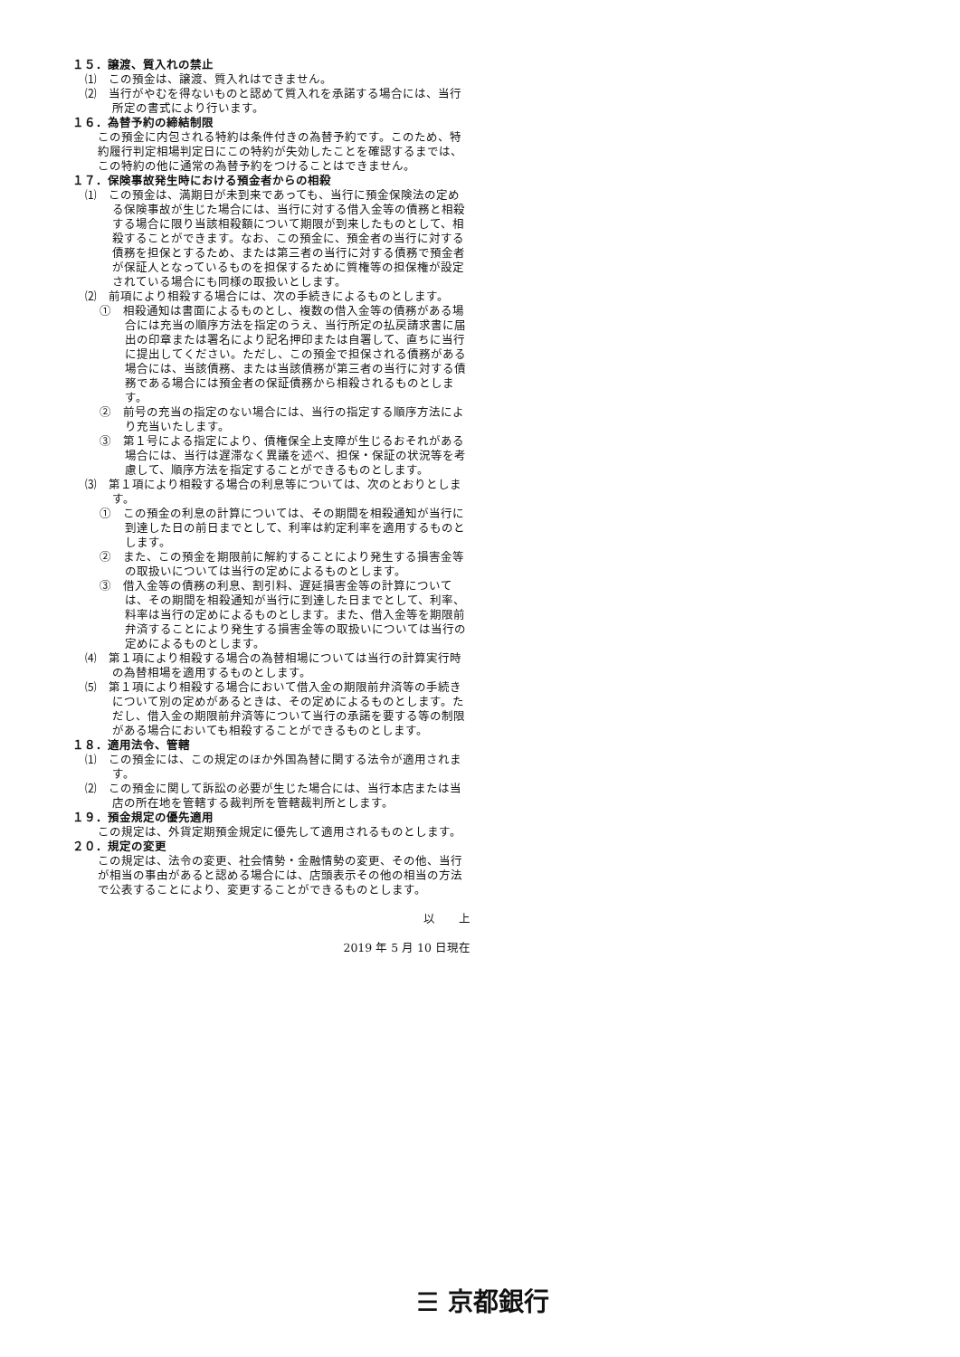１５．譲渡、質入れの禁止
⑴　この預金は、譲渡、質入れはできません。
⑵　当行がやむを得ないものと認めて質入れを承諾する場合には、当行所定の書式により行います。
１６．為替予約の締結制限
この預金に内包される特約は条件付きの為替予約です。このため、特約履行判定相場判定日にこの特約が失効したことを確認するまでは、この特約の他に通常の為替予約をつけることはできません。
１７．保険事故発生時における預金者からの相殺
⑴　この預金は、満期日が未到来であっても、当行に預金保険法の定める保険事故が生じた場合には、当行に対する借入金等の債務と相殺する場合に限り当該相殺額について期限が到来したものとして、相殺することができます。なお、この預金に、預金者の当行に対する債務を担保とするため、または第三者の当行に対する債務で預金者が保証人となっているものを担保するために質権等の担保権が設定されている場合にも同様の取扱いとします。
⑵　前項により相殺する場合には、次の手続きによるものとします。
①　相殺通知は書面によるものとし、複数の借入金等の債務がある場合には充当の順序方法を指定のうえ、当行所定の払戻請求書に届出の印章または署名により記名押印または自署して、直ちに当行に提出してください。ただし、この預金で担保される債務がある場合には、当該債務、または当該債務が第三者の当行に対する債務である場合には預金者の保証債務から相殺されるものとします。
②　前号の充当の指定のない場合には、当行の指定する順序方法により充当いたします。
③　第１号による指定により、債権保全上支障が生じるおそれがある場合には、当行は遅滞なく異議を述べ、担保・保証の状況等を考慮して、順序方法を指定することができるものとします。
⑶　第１項により相殺する場合の利息等については、次のとおりとします。
①　この預金の利息の計算については、その期間を相殺通知が当行に到達した日の前日までとして、利率は約定利率を適用するものとします。
②　また、この預金を期限前に解約することにより発生する損害金等の取扱いについては当行の定めによるものとします。
③　借入金等の債務の利息、割引料、遅延損害金等の計算については、その期間を相殺通知が当行に到達した日までとして、利率、料率は当行の定めによるものとします。また、借入金等を期限前弁済することにより発生する損害金等の取扱いについては当行の定めによるものとします。
⑷　第１項により相殺する場合の為替相場については当行の計算実行時の為替相場を適用するものとします。
⑸　第１項により相殺する場合において借入金の期限前弁済等の手続きについて別の定めがあるときは、その定めによるものとします。ただし、借入金の期限前弁済等について当行の承諾を要する等の制限がある場合においても相殺することができるものとします。
１８．適用法令、管轄
⑴　この預金には、この規定のほか外国為替に関する法令が適用されます。
⑵　この預金に関して訴訟の必要が生じた場合には、当行本店または当店の所在地を管轄する裁判所を管轄裁判所とします。
１９．預金規定の優先適用
この規定は、外貨定期預金規定に優先して適用されるものとします。
２０．規定の変更
この規定は、法令の変更、社会情勢・金融情勢の変更、その他、当行が相当の事由があると認める場合には、店頭表示その他の相当の方法で公表することにより、変更することができるものとします。
以　　上
2019 年 5 月 10 日現在
☰ 京都銀行